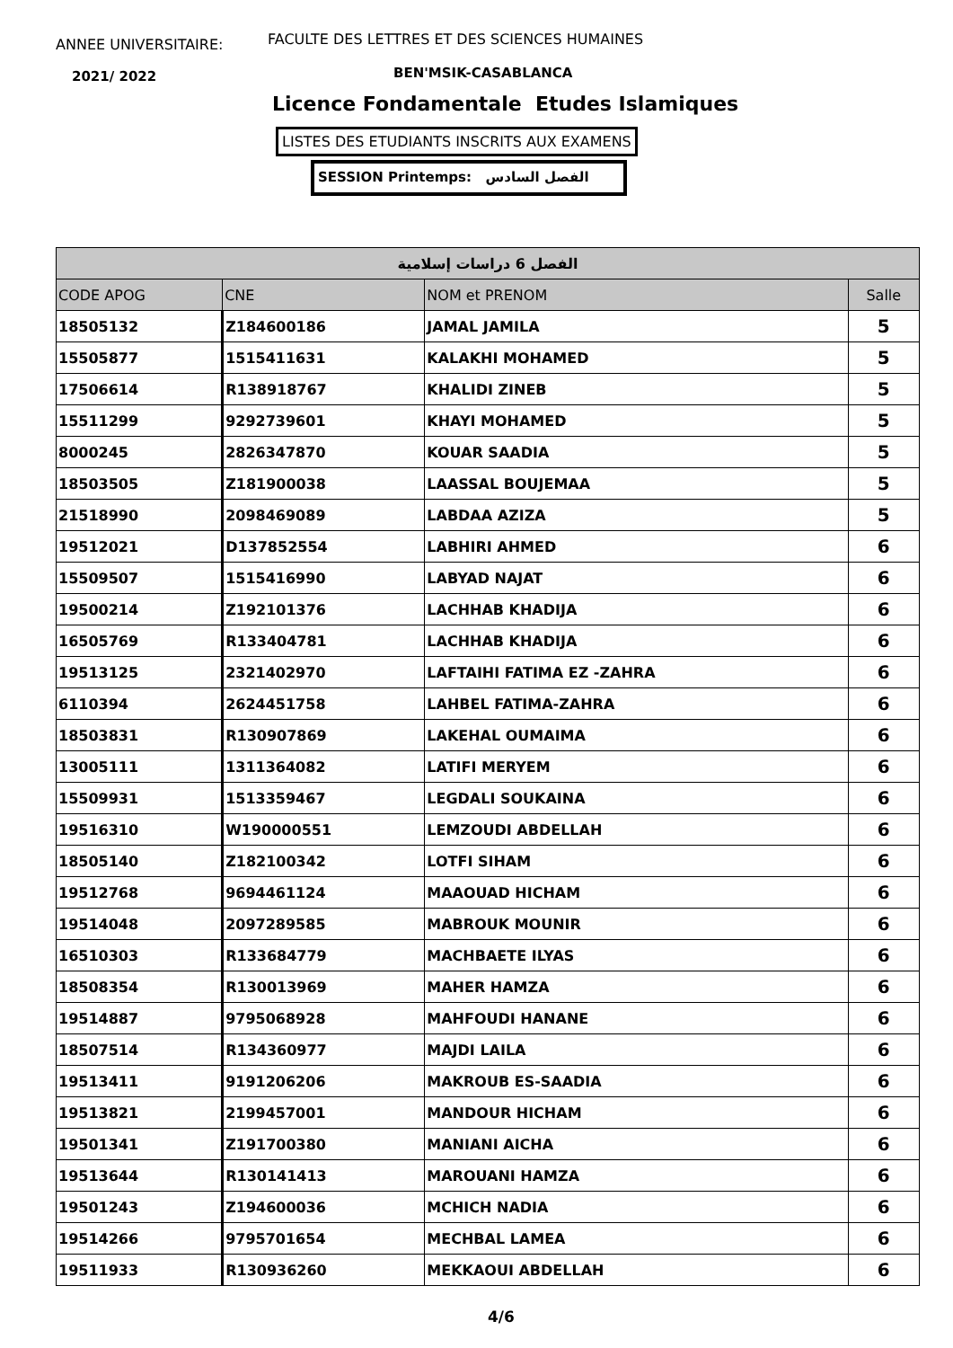ANNEE UNIVERSITAIRE:
FACULTE DES LETTRES ET DES SCIENCES HUMAINES
2021/ 2022 BEN'MSIK-CASABLANCA
Licence Fondamentale Etudes Islamiques
LISTES DES ETUDIANTS INSCRITS AUX EXAMENS
SESSION Printemps: الفصل السادس
| الفصل 6 دراسات إسلامية | | | |
| --- | --- | --- | --- |
| CODE APOG | CNE | NOM et PRENOM | Salle |
| 18505132 | Z184600186 | JAMAL JAMILA | 5 |
| 15505877 | 1515411631 | KALAKHI MOHAMED | 5 |
| 17506614 | R138918767 | KHALIDI ZINEB | 5 |
| 15511299 | 9292739601 | KHAYI MOHAMED | 5 |
| 8000245 | 2826347870 | KOUAR SAADIA | 5 |
| 18503505 | Z181900038 | LAASSAL BOUJEMAA | 5 |
| 21518990 | 2098469089 | LABDAA AZIZA | 5 |
| 19512021 | D137852554 | LABHIRI AHMED | 6 |
| 15509507 | 1515416990 | LABYAD NAJAT | 6 |
| 19500214 | Z192101376 | LACHHAB KHADIJA | 6 |
| 16505769 | R133404781 | LACHHAB KHADIJA | 6 |
| 19513125 | 2321402970 | LAFTAIHI FATIMA EZ -ZAHRA | 6 |
| 6110394 | 2624451758 | LAHBEL FATIMA-ZAHRA | 6 |
| 18503831 | R130907869 | LAKEHAL OUMAIMA | 6 |
| 13005111 | 1311364082 | LATIFI MERYEM | 6 |
| 15509931 | 1513359467 | LEGDALI SOUKAINA | 6 |
| 19516310 | W190000551 | LEMZOUDI ABDELLAH | 6 |
| 18505140 | Z182100342 | LOTFI SIHAM | 6 |
| 19512768 | 9694461124 | MAAOUAD HICHAM | 6 |
| 19514048 | 2097289585 | MABROUK MOUNIR | 6 |
| 16510303 | R133684779 | MACHBAETE ILYAS | 6 |
| 18508354 | R130013969 | MAHER HAMZA | 6 |
| 19514887 | 9795068928 | MAHFOUDI HANANE | 6 |
| 18507514 | R134360977 | MAJDI LAILA | 6 |
| 19513411 | 9191206206 | MAKROUB ES-SAADIA | 6 |
| 19513821 | 2199457001 | MANDOUR HICHAM | 6 |
| 19501341 | Z191700380 | MANIANI AICHA | 6 |
| 19513644 | R130141413 | MAROUANI HAMZA | 6 |
| 19501243 | Z194600036 | MCHICH NADIA | 6 |
| 19514266 | 9795701654 | MECHBAL LAMEA | 6 |
| 19511933 | R130936260 | MEKKAOUI ABDELLAH | 6 |
4/6